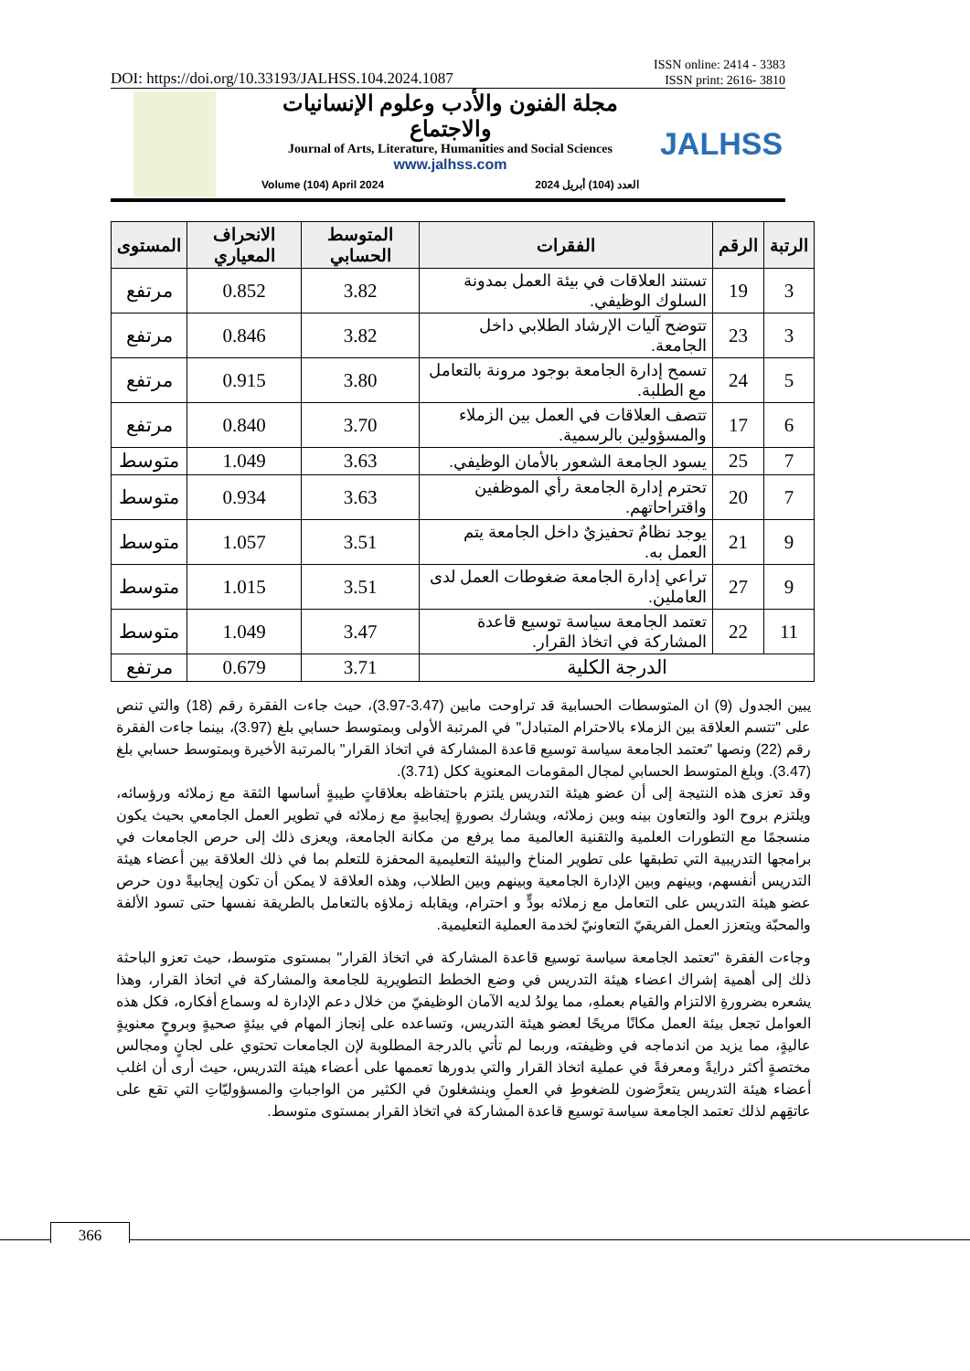DOI: https://doi.org/10.33193/JALHSS.104.2024.1087 ISSN online: 2414 - 3383
ISSN print: 2616- 3810
مجلة الفنون والأدب وعلوم الإنسانيات والاجتماع
Journal of Arts, Literature, Humanities and Social Sciences
www.jalhss.com
Volume (104) April 2024 العدد (104) أبريل 2024
JALHSS
| الرتبة | الرقم | الفقرات | المتوسط الحسابي | الانحراف المعياري | المستوى |
| --- | --- | --- | --- | --- | --- |
| 3 | 19 | تستند العلاقات في بيئة العمل بمدونة السلوك الوظيفي. | 3.82 | 0.852 | مرتفع |
| 3 | 23 | تتوضح آليات الإرشاد الطلابي داخل الجامعة. | 3.82 | 0.846 | مرتفع |
| 5 | 24 | تسمح إدارة الجامعة بوجود مرونة بالتعامل مع الطلبة. | 3.80 | 0.915 | مرتفع |
| 6 | 17 | تتصف العلاقات في العمل بين الزملاء والمسؤولين بالرسمية. | 3.70 | 0.840 | مرتفع |
| 7 | 25 | يسود الجامعة الشعور بالأمان الوظيفي. | 3.63 | 1.049 | متوسط |
| 7 | 20 | تحترم إدارة الجامعة رأي الموظفين واقتراحاتهم. | 3.63 | 0.934 | متوسط |
| 9 | 21 | يوجد نظامٌ تحفيزيٌ داخل الجامعة يتم العمل به. | 3.51 | 1.057 | متوسط |
| 9 | 27 | تراعي إدارة الجامعة ضغوطات العمل لدى العاملين. | 3.51 | 1.015 | متوسط |
| 11 | 22 | تعتمد الجامعة سياسة توسيع قاعدة المشاركة في اتخاذ القرار. | 3.47 | 1.049 | متوسط |
| الدرجة الكلية | | | 3.71 | 0.679 | مرتفع |
يبين الجدول (9) ان المتوسطات الحسابية قد تراوحت مابين (3.47-3.97)، حيث جاءت الفقرة رقم (18) والتي تنص على "تتسم العلاقة بين الزملاء بالاحترام المتبادل" في المرتبة الأولى وبمتوسط حسابي بلغ (3.97)، بينما جاءت الفقرة رقم (22) ونصها "تعتمد الجامعة سياسة توسيع قاعدة المشاركة في اتخاذ القرار" بالمرتبة الأخيرة وبمتوسط حسابي بلغ (3.47). وبلغ المتوسط الحسابي لمجال المقومات المعنوية ككل (3.71).
وقد تعزى هذه النتيجة إلى أن عضو هيئة التدريس يلتزم باحتفاظه بعلاقاتٍ طيبةٍ أساسها الثقة مع زملائه ورؤسائه، ويلتزم بروح الود والتعاون بينه وبين زملائه، ويشارك بصورةٍ إيجابيةٍ مع زملائه في تطوير العمل الجامعي بحيث يكون منسجمًا مع التطورات العلمية والتقنية العالمية مما يرفع من مكانة الجامعة، ويعزى ذلك إلى حرص الجامعات في برامجها التدريبية التي تطبقها على تطوير المناخ والبيئة التعليمية المحفزة للتعلم بما في ذلك العلاقة بين أعضاء هيئة التدريس أنفسهم، وبينهم وبين الإدارة الجامعية وبينهم وبين الطلاب، وهذه العلاقة لا يمكن أن تكون إيجابيةً دون حرص عضو هيئة التدريس على التعامل مع زملائه بودٍّ و احترام، ويقابله زملاؤه بالتعامل بالطريقة نفسها حتى تسود الألفة والمحبّة ويتعزز العمل الفريقيّ التعاونيّ لخدمة العملية التعليمية.
وجاءت الفقرة "تعتمد الجامعة سياسة توسيع قاعدة المشاركة في اتخاذ القرار" بمستوى متوسط، حيث تعزو الباحثة ذلك إلى أهمية إشراك اعضاء هيئة التدريس في وضع الخطط التطويرية للجامعة والمشاركة في اتخاذ القرار، وهذا يشعره بضرورةِ الالتزام والقيام بعملهِ، مما يولدُ لديه الآمان الوظيفيّ من خلال دعم الإدارة له وسماع أفكاره، فكل هذه العوامل تجعل بيئة العمل مكانًا مريحًا لعضو هيئة التدريس، وتساعده على إنجاز المهام في بيئةٍ صحيةٍ وبروحٍ معنويةٍ عاليةٍ، مما يزيد من اندماجه في وظيفته، وربما لم تأتي بالدرجة المطلوبة لإن الجامعات تحتوي على لجانٍ ومجالس مختصةٍ أكثر درايةً ومعرفةً في عملية اتخاذ القرار والتي بدورها تعممها على أعضاء هيئة التدريس، حيث أرى أن اغلب أعضاء هيئة التدريس يتعرَّضون للضغوطِ في العملِ وينشغلونَ في الكثير من الواجباتِ والمسؤوليّاتِ التي تقع على عاتقِهم لذلك تعتمد الجامعة سياسة توسيع قاعدة المشاركة في اتخاذ القرار بمستوى متوسط.
366